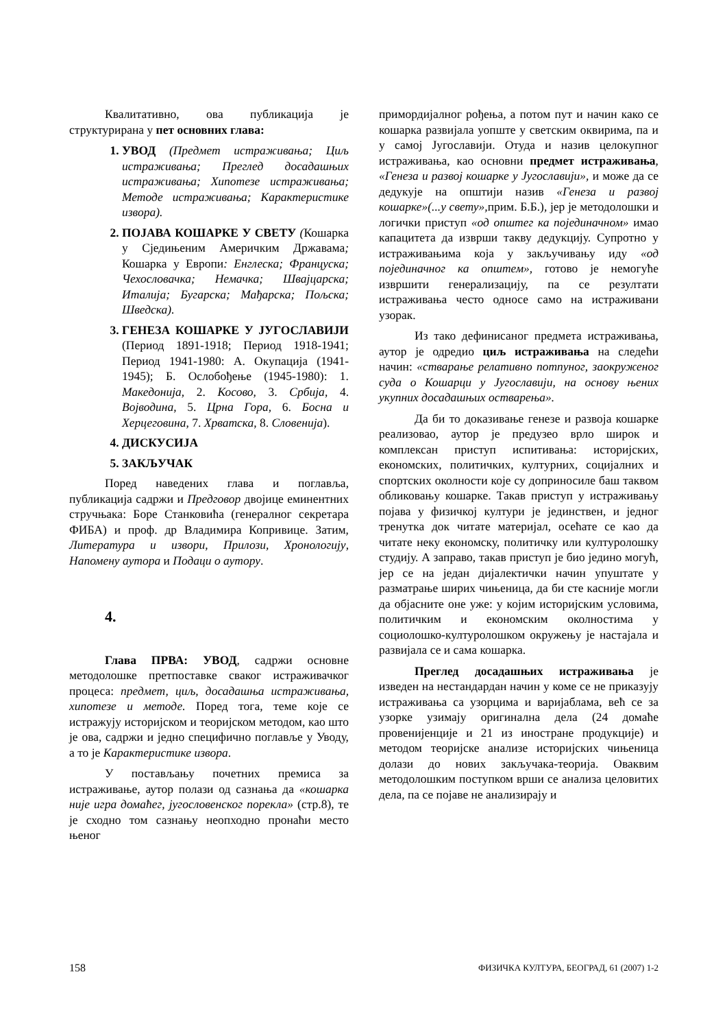Квалитативно, ова публикација је структурирана у пет основних глава:
УВОД (Предмет истраживања; Циљ истраживања; Преглед досадашњих истраживања; Хипотезе истраживања; Методе истраживања; Карактеристике извора).
ПОЈАВА КОШАРКЕ У СВЕТУ (Кошарка у Сједињеним Америчким Државама; Кошарка у Европи: Енглеска; Француска; Чехословачка; Немачка; Швајцарска; Италија; Бугарска; Мађарска; Пољска; Шведска).
ГЕНЕЗА КОШАРКЕ У ЈУГОСЛАВИЈИ (Период 1891-1918; Период 1918-1941; Период 1941-1980: А. Окупација (1941-1945); Б. Ослобођење (1945-1980): 1. Македонија, 2. Косово, 3. Србија, 4. Војводина, 5. Црна Гора, 6. Босна и Херцеговина, 7. Хрватска, 8. Словенија).
ДИСКУСИЈА
ЗАКЉУЧАК
Поред наведених глава и поглавља, публикација садржи и Предговор двојице еминентних стручњака: Боре Станковића (генералног секретара ФИБА) и проф. др Владимира Копривице. Затим, Литература и извори, Прилози, Хронологију, Напомену аутора и Подаци о аутору.
4.
Глава ПРВА: УВОД, садржи основне методолошке претпоставке сваког истраживачког процеса: предмет, циљ, досадашња истраживања, хипотезе и методе. Поред тога, теме које се истражују историјском и теоријском методом, као што је ова, садржи и једно специфично поглавље у Уводу, а то је Карактеристике извора.
У постављању почетних премиса за истраживање, аутор полази од сазнања да «кошарка није игра домаћег, југословенског порекла» (стр.8), те је сходно том сазнању неопходно пронаћи место њеног
примордијалног рођења, а потом пут и начин како се кошарка развијала уопште у светским оквирима, па и у самој Југославији. Отуда и назив целокупног истраживања, као основни предмет истраживања, «Генеза и развој кошарке у Југославији», и може да се дедукује на општији назив «Генеза и развој кошарке»(...у свету», прим. Б.Б.), јер је методолошки и логички приступ «од општег ка појединачном» имао капацитета да изврши такву дедукцију. Супротно у истраживањима која у закључивању иду «од појединачног ка општем», готово је немогуће извршити генерализацију, па се резултати истраживања често односе само на истраживани узорак.
Из тако дефинисаног предмета истраживања, аутор је одредио циљ истраживања на следећи начин: «стварање релативно потпуног, заокруженог суда о Кошарци у Југославији, на основу њених укупних досадашњих остварења».
Да би то доказивање генезе и развоја кошарке реализовао, аутор је предузео врло широк и комплексан приступ испитивања: историјских, економских, политичких, културних, социјалних и спортских околности које су доприносиле баш таквом обликовању кошарке. Такав приступ у истраживању појава у физичкој култури је јединствен, и једног тренутка док читате материјал, осећате се као да читате неку економску, политичку или културолошку студију. А заправо, такав приступ је био једино могућ, јер се на један дијалектички начин упуштате у разматрање ширих чињеница, да би сте касније могли да објасните оне уже: у којим историјским условима, политичким и економским околностима у социолошко-културолошком окружењу је настајала и развијала се и сама кошарка.
Преглед досадашњих истраживања је изведен на нестандардан начин у коме се не приказују истраживања са узорцима и варијаблама, већ се за узорке узимају оригинална дела (24 домаће провенијенције и 21 из иностране продукције) и методом теоријске анализе историјских чињеница долази до нових закључака-теорија. Оваквим методолошким поступком врши се анализа целовитих дела, па се појаве не анализирају и
158 ФИЗИЧКА КУЛТУРА, БЕОГРАД, 61 (2007) 1-2